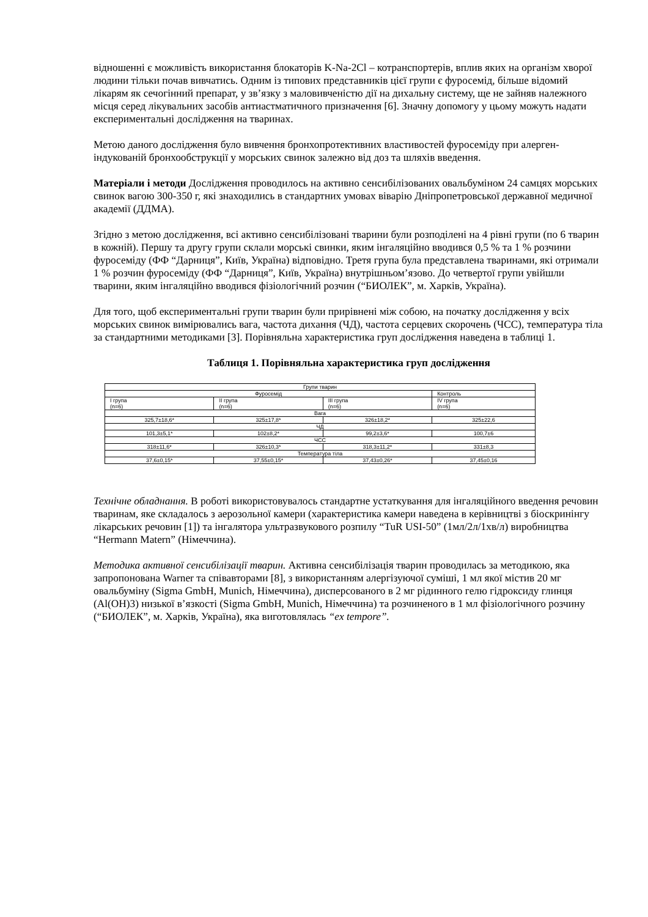відношенні є можливість використання блокаторів K-Na-2Cl – котранспортерів, вплив яких на організм хворої людини тільки почав вивчатись. Одним із типових представників цієї групи є фуросемід, більше відомий лікарям як сечогінний препарат, у зв’язку з маловивченістю дії на дихальну систему, ще не зайняв належного місця серед лікувальних засобів антиастматичного призначення [6]. Значну допомогу у цьому можуть надати експериментальні дослідження на тваринах.
Метою даного дослідження було вивчення бронхопротективних властивостей фуросеміду при алерген-індукованій бронхообструкції у морських свинок залежно від доз та шляхів введення.
Матеріали і методи Дослідження проводилось на активно сенсибілізованих овальбуміном 24 самцях морських свинок вагою 300-350 г, які знаходились в стандартних умовах віварію Дніпропетровської державної медичної академії (ДДМА).
Згідно з метою дослідження, всі активно сенсибілізовані тварини були розподілені на 4 рівні групи (по 6 тварин в кожній). Першу та другу групи склали морські свинки, яким інгаляційно вводився 0,5 % та 1 % розчини фуросеміду (ФФ “Дарниця”, Київ, Україна) відповідно. Третя група була представлена тваринами, які отримали 1 % розчин фуросеміду (ФФ “Дарниця”, Київ, Україна) внутрішньом’язово. До четвертої групи увійшли тварини, яким інгаляційно вводився фізіологічний розчин (“БИОЛЕК”, м. Харків, Україна).
Для того, щоб експериментальні групи тварин були прирівнені між собою, на початку дослідження у всіх морських свинок вимірювались вага, частота дихання (ЧД), частота серцевих скорочень (ЧСС), температура тіла за стандартними методиками [3]. Порівняльна характеристика груп дослідження наведена в таблиці 1.
Таблиця 1. Порівняльна характеристика груп дослідження
| Групи тварин | | | |
| Фуросемід | | | Контроль |
| I група (n=6) | II група (n=6) | III група (n=6) | IV група (n=6) |
| Вага | | | |
| 325,7±18,6* | 325±17,8* | 326±18,2* | 325±22,6 |
| ЧД | | | |
| 101,3±5,1* | 102±8,2* | 99,2±3,6* | 100,7±6 |
| ЧСС | | | |
| 318±11,6* | 326±10,3* | 318,3±11,2* | 331±8,3 |
| Температура тіла | | | |
| 37,6±0,15* | 37,55±0,15* | 37,43±0,26* | 37,45±0,16 |
Технічне обладнання. В роботі використовувалось стандартне устаткування для інгаляційного введення речовин тваринам, яке складалось з аерозольної камери (характеристика камери наведена в керівництві з біоскринінгу лікарських речовин [1]) та інгалятора ультразвукового розпилу “TuR USI-50” (1мл/2л/1хв/л) виробництва “Hermann Matern” (Німеччина).
Методика активної сенсибілізації тварин. Активна сенсибілізація тварин проводилась за методикою, яка запропонована Warner та співавторами [8], з використанням алергізуючої суміші, 1 мл якої містив 20 мг овальбуміну (Sigma GmbH, Munich, Німеччина), дисперсованого в 2 мг рідинного гелю гідроксиду глинця (Al(OH)3) низької в’язкості (Sigma GmbH, Munich, Німеччина) та розчиненого в 1 мл фізіологічного розчину (“БИОЛЕК”, м. Харків, Україна), яка виготовлялась “ex tempore”.